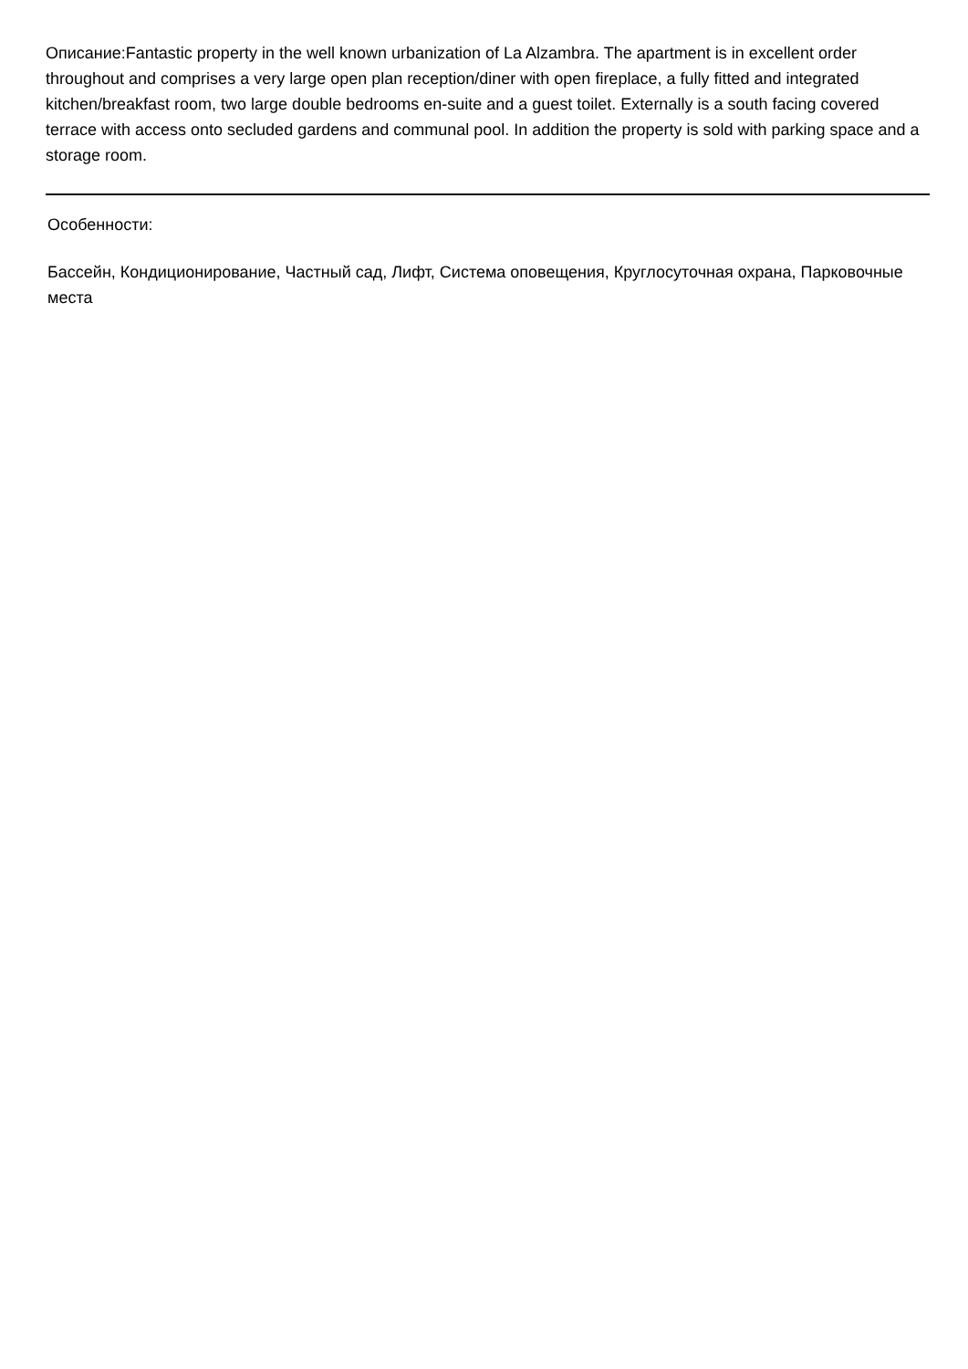Описание:Fantastic property in the well known urbanization of La Alzambra. The apartment is in excellent order throughout and comprises a very large open plan reception/diner with open fireplace, a fully fitted and integrated kitchen/breakfast room, two large double bedrooms en-suite and a guest toilet. Externally is a south facing covered terrace with access onto secluded gardens and communal pool. In addition the property is sold with parking space and a storage room.
Особенности:
Бассейн, Кондиционирование, Частный сад, Лифт, Система оповещения, Круглосуточная охрана, Парковочные места